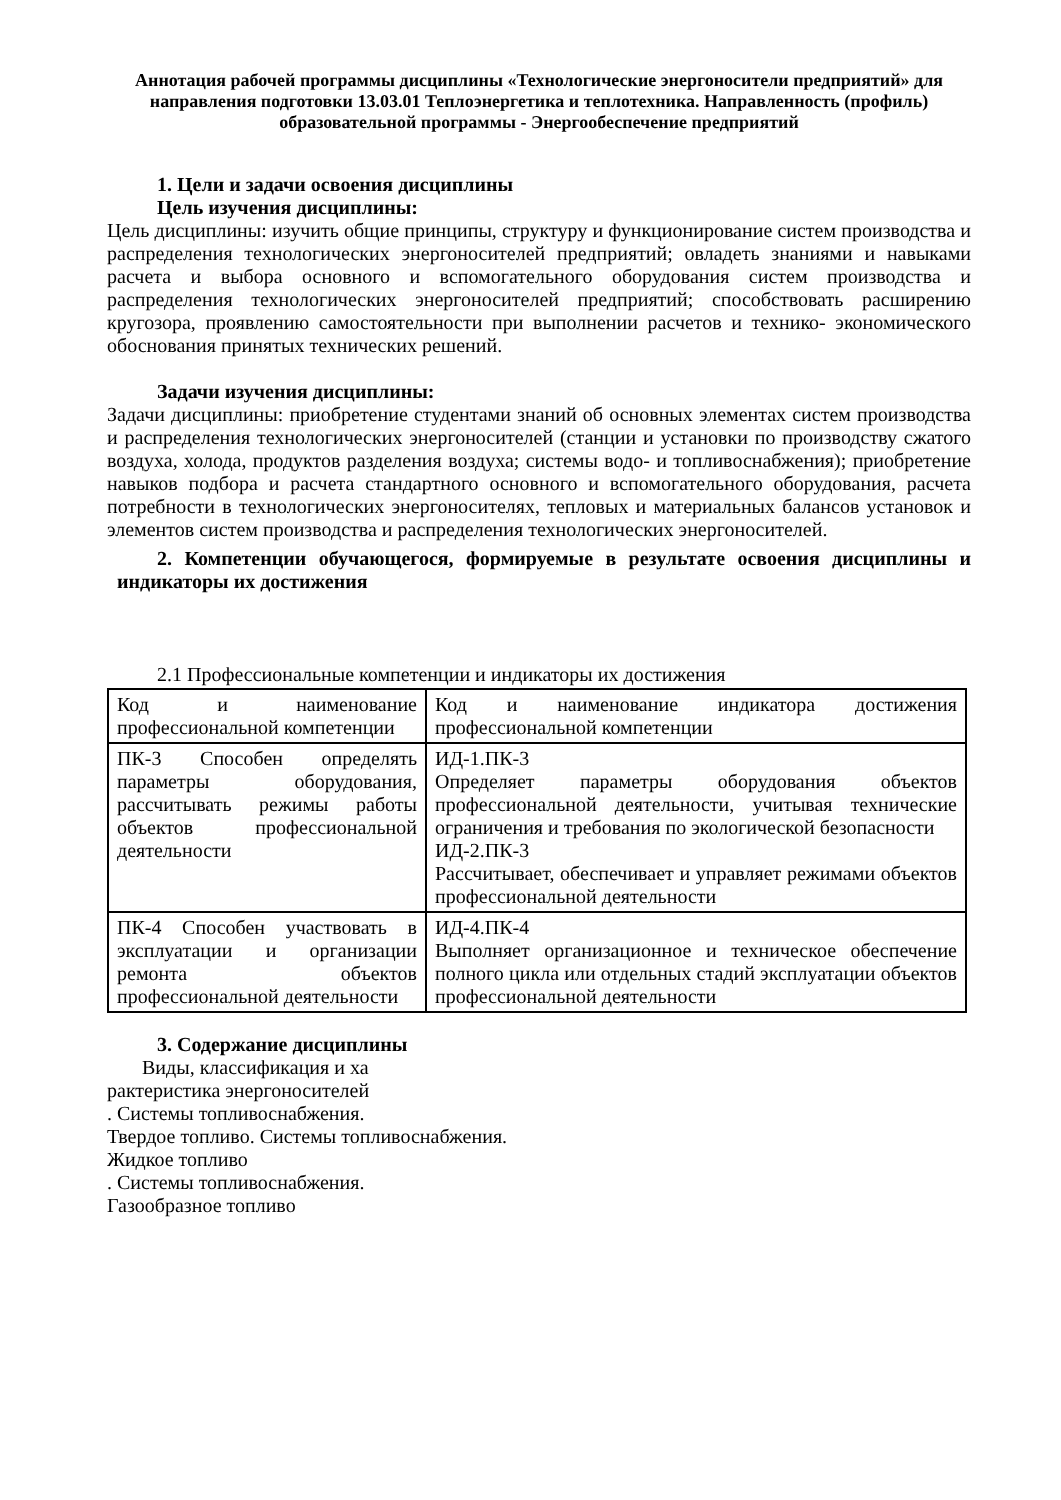Аннотация рабочей программы дисциплины «Технологические энергоносители предприятий» для направления подготовки 13.03.01 Теплоэнергетика и теплотехника. Направленность (профиль) образовательной программы - Энергообеспечение предприятий
1. Цели и задачи освоения дисциплины
Цель изучения дисциплины:
Цель дисциплины: изучить общие принципы, структуру и функционирование систем производства и распределения технологических энергоносителей предприятий; овладеть знаниями и навыками расчета и выбора основного и вспомогательного оборудования систем производства и распределения технологических энергоносителей предприятий; способствовать расширению кругозора, проявлению самостоятельности при выполнении расчетов и технико- экономического обоснования принятых технических решений.
Задачи изучения дисциплины:
Задачи дисциплины: приобретение студентами знаний об основных элементах систем производства и распределения технологических энергоносителей (станции и установки по производству сжатого воздуха, холода, продуктов разделения воздуха; системы водо- и топливоснабжения); приобретение навыков подбора и расчета стандартного основного и вспомогательного оборудования, расчета потребности в технологических энергоносителях, тепловых и материальных балансов установок и элементов систем производства и распределения технологических энергоносителей.
2. Компетенции обучающегося, формируемые в результате освоения дисциплины и индикаторы их достижения
2.1 Профессиональные компетенции и индикаторы их достижения
| Код и наименование профессиональной компетенции | Код и наименование индикатора достижения профессиональной компетенции |
| ПК-3 Способен определять параметры оборудования, рассчитывать режимы работы объектов профессиональной деятельности | ИД-1.ПК-3 Определяет параметры оборудования объектов профессиональной деятельности, учитывая технические ограничения и требования по экологической безопасности ИД-2.ПК-3 Рассчитывает, обеспечивает и управляет режимами объектов профессиональной деятельности |
| ПК-4 Способен участвовать в эксплуатации и организации ремонта объектов профессиональной деятельности | ИД-4.ПК-4 Выполняет организационное и техническое обеспечение полного цикла или отдельных стадий эксплуатации объектов профессиональной деятельности |
3. Содержание дисциплины
Виды, классификация и ха
рактеристика энергоносителей
. Системы топливоснабжения.
Твердое топливо. Системы топливоснабжения.
Жидкое топливо
. Системы топливоснабжения.
Газообразное топливо